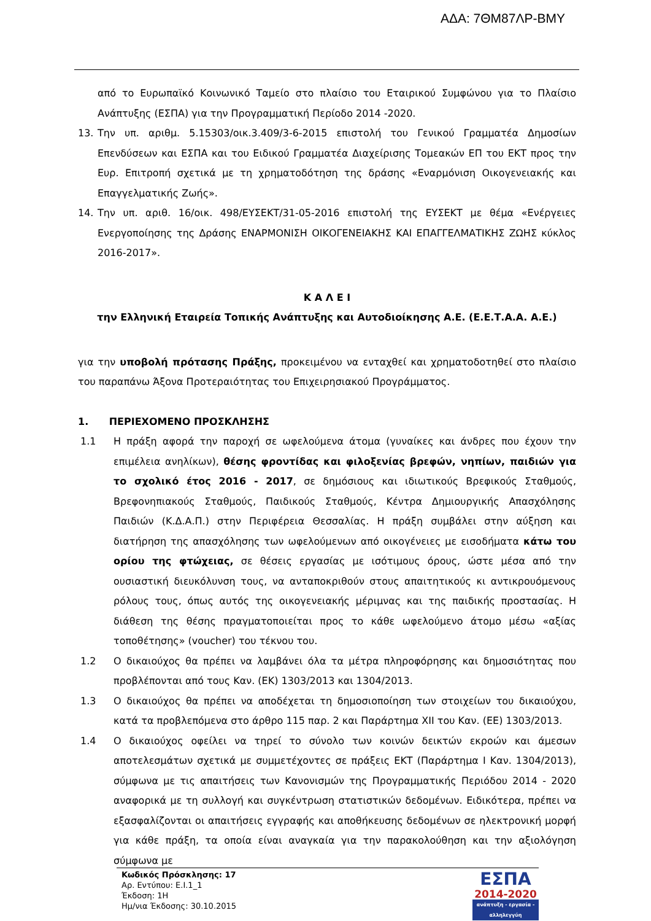ΑΔΑ: 7ΘΜ87ΛΡ-ΒΜΥ
από το Ευρωπαϊκό Κοινωνικό Ταμείο στο πλαίσιο του Εταιρικού Συμφώνου για το Πλαίσιο Ανάπτυξης (ΕΣΠΑ) για την Προγραμματική Περίοδο 2014 -2020.
13. Την υπ. αριθμ. 5.15303/οικ.3.409/3-6-2015 επιστολή του Γενικού Γραμματέα Δημοσίων Επενδύσεων και ΕΣΠΑ και του Ειδικού Γραμματέα Διαχείρισης Τομεακών ΕΠ του ΕΚΤ προς την Ευρ. Επιτροπή σχετικά με τη χρηματοδότηση της δράσης «Εναρμόνιση Οικογενειακής και Επαγγελματικής Ζωής».
14. Την υπ. αριθ. 16/οικ. 498/ΕΥΣΕΚΤ/31-05-2016 επιστολή της ΕΥΣΕΚΤ με θέμα «Ενέργειες Ενεργοποίησης της Δράσης ΕΝΑΡΜΟΝΙΣΗ ΟΙΚΟΓΕΝΕΙΑΚΗΣ ΚΑΙ ΕΠΑΓΓΕΛΜΑΤΙΚΗΣ ΖΩΗΣ κύκλος 2016-2017».
Κ Α Λ Ε Ι
την Ελληνική Εταιρεία Τοπικής Ανάπτυξης και Αυτοδιοίκησης Α.Ε. (Ε.Ε.Τ.Α.Α. Α.Ε.)
για την υποβολή πρότασης Πράξης, προκειμένου να ενταχθεί και χρηματοδοτηθεί στο πλαίσιο του παραπάνω Άξονα Προτεραιότητας του Επιχειρησιακού Προγράμματος.
1. ΠΕΡΙΕΧΟΜΕΝΟ ΠΡΟΣΚΛΗΣΗΣ
1.1 Η πράξη αφορά την παροχή σε ωφελούμενα άτομα (γυναίκες και άνδρες που έχουν την επιμέλεια ανηλίκων), θέσης φροντίδας και φιλοξενίας βρεφών, νηπίων, παιδιών για το σχολικό έτος 2016 - 2017, σε δημόσιους και ιδιωτικούς Βρεφικούς Σταθμούς, Βρεφονηπιακούς Σταθμούς, Παιδικούς Σταθμούς, Κέντρα Δημιουργικής Απασχόλησης Παιδιών (Κ.Δ.Α.Π.) στην Περιφέρεια Θεσσαλίας. Η πράξη συμβάλει στην αύξηση και διατήρηση της απασχόλησης των ωφελούμενων από οικογένειες με εισοδήματα κάτω του ορίου της φτώχειας, σε θέσεις εργασίας με ισότιμους όρους, ώστε μέσα από την ουσιαστική διευκόλυνση τους, να ανταποκριθούν στους απαιτητικούς κι αντικρουόμενους ρόλους τους, όπως αυτός της οικογενειακής μέριμνας και της παιδικής προστασίας. Η διάθεση της θέσης πραγματοποιείται προς το κάθε ωφελούμενο άτομο μέσω «αξίας τοποθέτησης» (voucher) του τέκνου του.
1.2 Ο δικαιούχος θα πρέπει να λαμβάνει όλα τα μέτρα πληροφόρησης και δημοσιότητας που προβλέπονται από τους Καν. (ΕΚ) 1303/2013 και 1304/2013.
1.3 Ο δικαιούχος θα πρέπει να αποδέχεται τη δημοσιοποίηση των στοιχείων του δικαιούχου, κατά τα προβλεπόμενα στο άρθρο 115 παρ. 2 και Παράρτημα XII του Καν. (ΕΕ) 1303/2013.
1.4 Ο δικαιούχος οφείλει να τηρεί το σύνολο των κοινών δεικτών εκροών και άμεσων αποτελεσμάτων σχετικά με συμμετέχοντες σε πράξεις ΕΚΤ (Παράρτημα Ι Καν. 1304/2013), σύμφωνα με τις απαιτήσεις των Κανονισμών της Προγραμματικής Περιόδου 2014 - 2020 αναφορικά με τη συλλογή και συγκέντρωση στατιστικών δεδομένων. Ειδικότερα, πρέπει να εξασφαλίζονται οι απαιτήσεις εγγραφής και αποθήκευσης δεδομένων σε ηλεκτρονική μορφή για κάθε πράξη, τα οποία είναι αναγκαία για την παρακολούθηση και την αξιολόγηση σύμφωνα με
Κωδικός Πρόσκλησης: 17
Αρ. Εντύπου: Ε.Ι.1_1
Έκδοση: 1Η
Ημ/νια Έκδοσης: 30.10.2015
ΕΣΠΑ
2014-2020
ανάπτυξη - εργασία - αλληλεγγύη